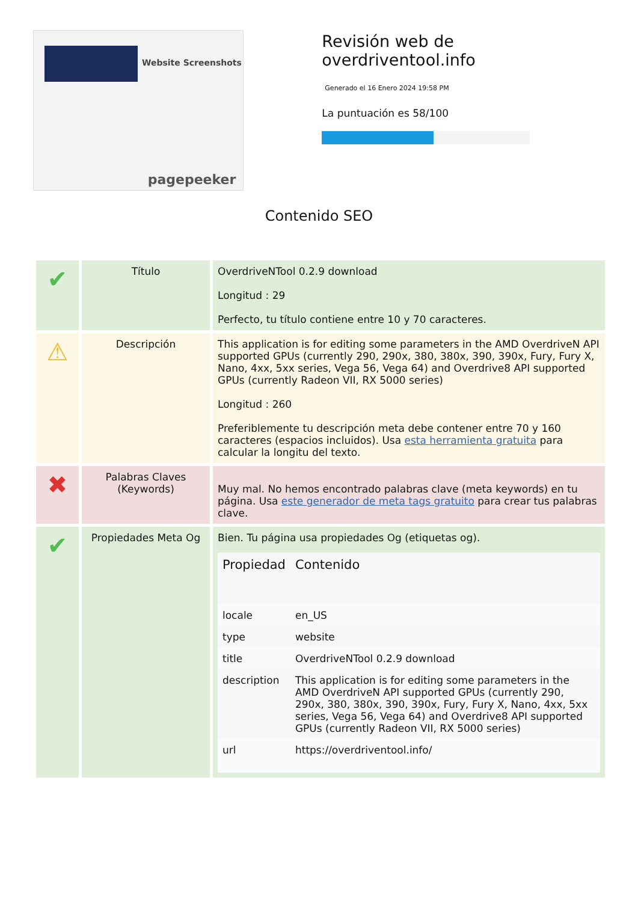Website Screenshots
pagepeeker
Revisión web de overdriventool.info
Generado el 16 Enero 2024 19:58 PM
La puntuación es 58/100
Contenido SEO
| ✔ | Título | OverdriveNTool 0.2.9 download Longitud : 29 Perfecto, tu título contiene entre 10 y 70 caracteres. |
| ⚠ | Descripción | This application is for editing some parameters in the AMD OverdriveN API supported GPUs (currently 290, 290x, 380, 380x, 390, 390x, Fury, Fury X, Nano, 4xx, 5xx series, Vega 56, Vega 64) and Overdrive8 API supported GPUs (currently Radeon VII, RX 5000 series) Longitud : 260 Preferiblemente tu descripción meta debe contener entre 70 y 160 caracteres (espacios incluidos). Usa esta herramienta gratuita para calcular la longitu del texto. |
| ✖ | Palabras Claves (Keywords) | Muy mal. No hemos encontrado palabras clave (meta keywords) en tu página. Usa este generador de meta tags gratuito para crear tus palabras clave. |
| ✔ | Propiedades Meta Og | Bien. Tu página usa propiedades Og (etiquetas og). / Propiedad / Contenido / / --- / --- / / locale / en_US / / type / website / / title / OverdriveNTool 0.2.9 download / / description / This application is for editing some parameters in the AMD OverdriveN API supported GPUs (currently 290, 290x, 380, 380x, 390, 390x, Fury, Fury X, Nano, 4xx, 5xx series, Vega 56, Vega 64) and Overdrive8 API supported GPUs (currently Radeon VII, RX 5000 series) / / url / https://overdriventool.info/ / |